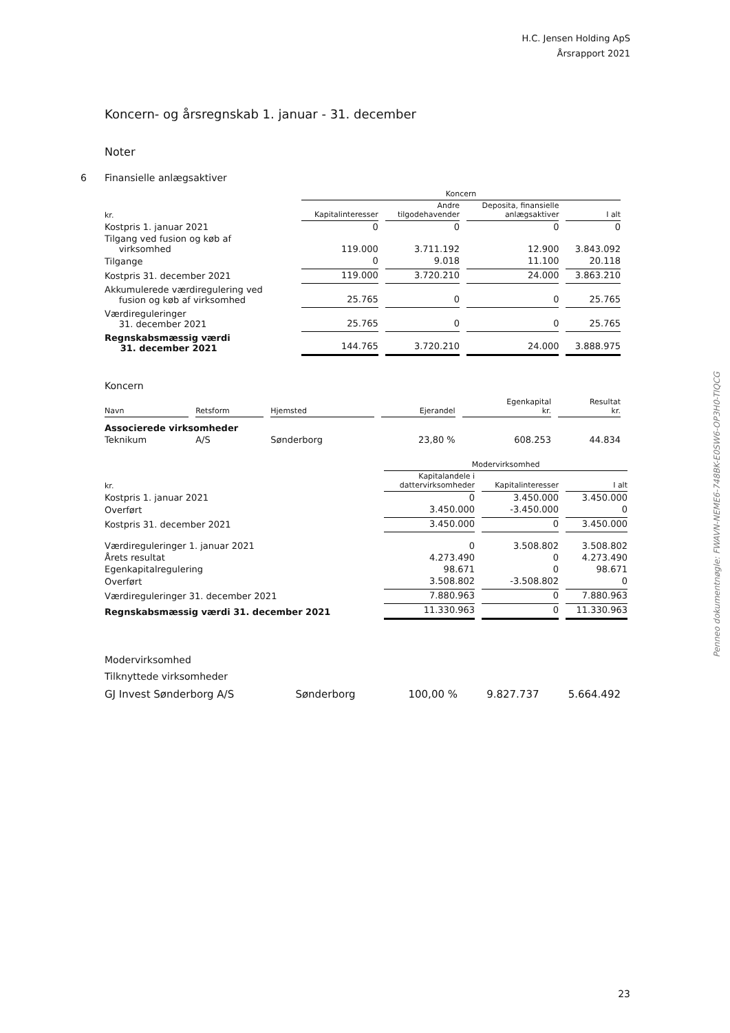H.C. Jensen Holding ApS
Årsrapport 2021
Koncern- og årsregnskab 1. januar - 31. december
Noter
6 Finansielle anlægsaktiver
| | Koncern | | | |
| --- | --- | --- | --- | --- |
| kr. | Kapitalinteresser | Andre tilgodehavender | Deposita, finansielle anlægsaktiver | I alt |
| Kostpris 1. januar 2021 | 0 | 0 | 0 | 0 |
| Tilgang ved fusion og køb af virksomhed | 119.000 | 3.711.192 | 12.900 | 3.843.092 |
| Tilgange | 0 | 9.018 | 11.100 | 20.118 |
| Kostpris 31. december 2021 | 119.000 | 3.720.210 | 24.000 | 3.863.210 |
| Akkumulerede værdiregulering ved fusion og køb af virksomhed | 25.765 | 0 | 0 | 25.765 |
| Værdireguleringer 31. december 2021 | 25.765 | 0 | 0 | 25.765 |
| Regnskabsmæssig værdi 31. december 2021 | 144.765 | 3.720.210 | 24.000 | 3.888.975 |
Koncern
| Navn | Retsform | Hjemsted | Ejerandel | Egenkapital kr. | Resultat kr. |
| --- | --- | --- | --- | --- | --- |
| Associerede virksomheder | | | | | |
| Teknikum | A/S | Sønderborg | 23,80 % | 608.253 | 44.834 |
| | Modervirksomhed | | |
| --- | --- | --- | --- |
| kr. | Kapitalandele i dattervirksomheder | Kapitalinteresser | I alt |
| Kostpris 1. januar 2021 | 0 | 3.450.000 | 3.450.000 |
| Overført | 3.450.000 | -3.450.000 | 0 |
| Kostpris 31. december 2021 | 3.450.000 | 0 | 3.450.000 |
| Værdireguleringer 1. januar 2021 | 0 | 3.508.802 | 3.508.802 |
| Årets resultat | 4.273.490 | 0 | 4.273.490 |
| Egenkapitalregulering | 98.671 | 0 | 98.671 |
| Overført | 3.508.802 | -3.508.802 | 0 |
| Værdireguleringer 31. december 2021 | 7.880.963 | 0 | 7.880.963 |
| Regnskabsmæssig værdi 31. december 2021 | 11.330.963 | 0 | 11.330.963 |
Modervirksomhed
Tilknyttede virksomheder
| GJ Invest Sønderborg A/S | Sønderborg | 100,00 % | 9.827.737 | 5.664.492 |
Penneo dokumentnøgle: FWAVN-NEME6-748BK-E0SW6-OP3H0-TIQCG
23